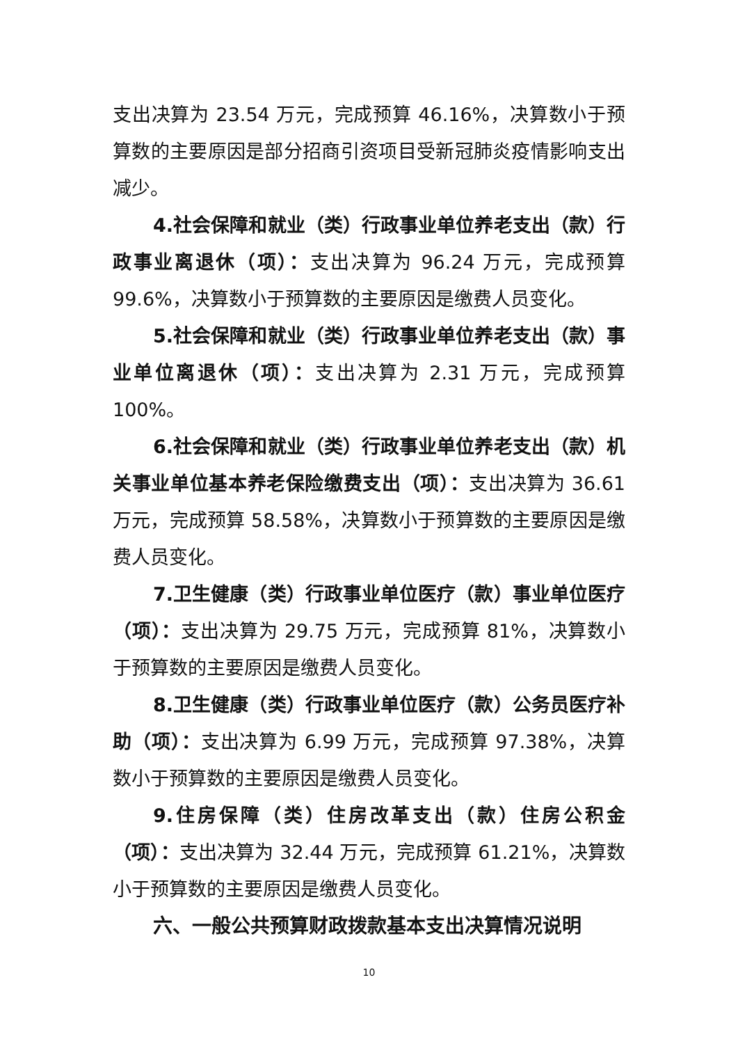支出决算为 23.54 万元，完成预算 46.16%，决算数小于预算数的主要原因是部分招商引资项目受新冠肺炎疫情影响支出减少。
4.社会保障和就业（类）行政事业单位养老支出（款）行政事业离退休（项）：支出决算为 96.24 万元，完成预算 99.6%，决算数小于预算数的主要原因是缴费人员变化。
5.社会保障和就业（类）行政事业单位养老支出（款）事业单位离退休（项）：支出决算为 2.31 万元，完成预算 100%。
6.社会保障和就业（类）行政事业单位养老支出（款）机关事业单位基本养老保险缴费支出（项）：支出决算为 36.61 万元，完成预算 58.58%，决算数小于预算数的主要原因是缴费人员变化。
7.卫生健康（类）行政事业单位医疗（款）事业单位医疗（项）：支出决算为 29.75 万元，完成预算 81%，决算数小于预算数的主要原因是缴费人员变化。
8.卫生健康（类）行政事业单位医疗（款）公务员医疗补助（项）：支出决算为 6.99 万元，完成预算 97.38%，决算数小于预算数的主要原因是缴费人员变化。
9.住房保障（类）住房改革支出（款）住房公积金（项）：支出决算为 32.44 万元，完成预算 61.21%，决算数小于预算数的主要原因是缴费人员变化。
六、一般公共预算财政拨款基本支出决算情况说明
10